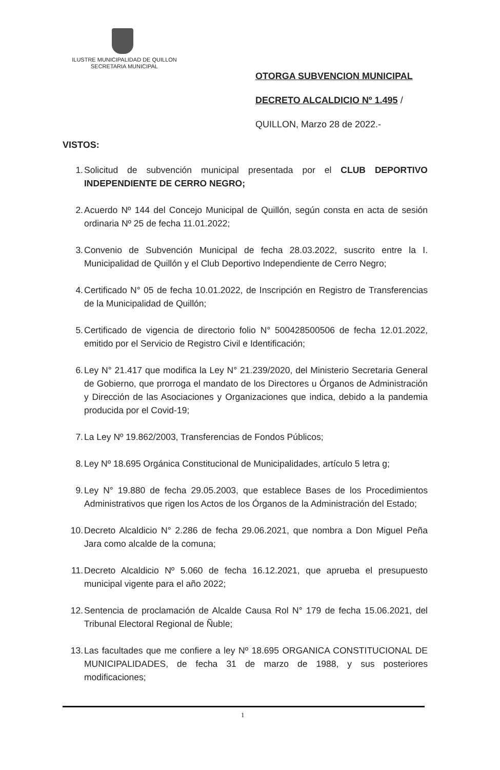ILUSTRE MUNICIPALIDAD DE QUILLON
SECRETARIA MUNICIPAL
OTORGA SUBVENCION MUNICIPAL
DECRETO ALCALDICIO Nº 1.495 /
QUILLON, Marzo 28 de 2022.-
VISTOS:
1. Solicitud de subvención municipal presentada por el CLUB DEPORTIVO INDEPENDIENTE DE CERRO NEGRO;
2. Acuerdo Nº 144 del Concejo Municipal de Quillón, según consta en acta de sesión ordinaria Nº 25 de fecha 11.01.2022;
3. Convenio de Subvención Municipal de fecha 28.03.2022, suscrito entre la I. Municipalidad de Quillón y el Club Deportivo Independiente de Cerro Negro;
4. Certificado N° 05 de fecha 10.01.2022, de Inscripción en Registro de Transferencias de la Municipalidad de Quillón;
5. Certificado de vigencia de directorio folio N° 500428500506 de fecha 12.01.2022, emitido por el Servicio de Registro Civil e Identificación;
6. Ley N° 21.417 que modifica la Ley N° 21.239/2020, del Ministerio Secretaria General de Gobierno, que prorroga el mandato de los Directores u Órganos de Administración y Dirección de las Asociaciones y Organizaciones que indica, debido a la pandemia producida por el Covid-19;
7. La Ley Nº 19.862/2003, Transferencias de Fondos Públicos;
8. Ley Nº 18.695 Orgánica Constitucional de Municipalidades, artículo 5 letra g;
9. Ley N° 19.880 de fecha 29.05.2003, que establece Bases de los Procedimientos Administrativos que rigen los Actos de los Órganos de la Administración del Estado;
10. Decreto Alcaldicio N° 2.286 de fecha 29.06.2021, que nombra a Don Miguel Peña Jara como alcalde de la comuna;
11. Decreto Alcaldicio Nº 5.060 de fecha 16.12.2021, que aprueba el presupuesto municipal vigente para el año 2022;
12. Sentencia de proclamación de Alcalde Causa Rol N° 179 de fecha 15.06.2021, del Tribunal Electoral Regional de Ñuble;
13. Las facultades que me confiere a ley Nº 18.695 ORGANICA CONSTITUCIONAL DE MUNICIPALIDADES, de fecha 31 de marzo de 1988, y sus posteriores modificaciones;
1